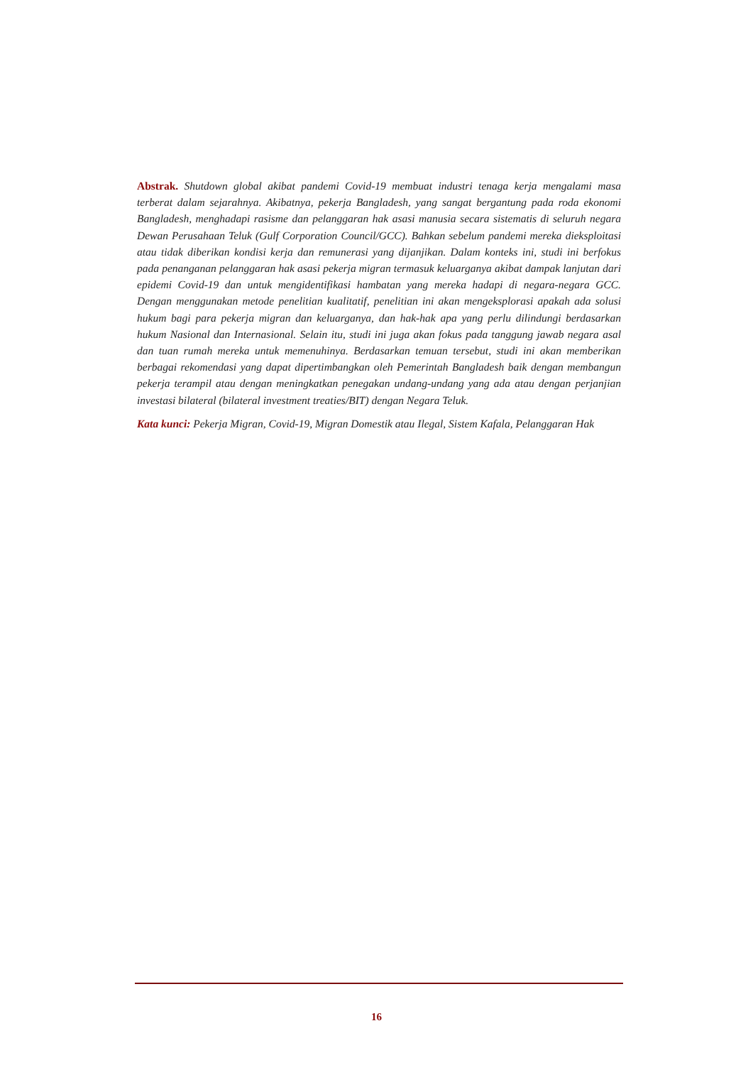Abstrak. Shutdown global akibat pandemi Covid-19 membuat industri tenaga kerja mengalami masa terberat dalam sejarahnya. Akibatnya, pekerja Bangladesh, yang sangat bergantung pada roda ekonomi Bangladesh, menghadapi rasisme dan pelanggaran hak asasi manusia secara sistematis di seluruh negara Dewan Perusahaan Teluk (Gulf Corporation Council/GCC). Bahkan sebelum pandemi mereka dieksploitasi atau tidak diberikan kondisi kerja dan remunerasi yang dijanjikan. Dalam konteks ini, studi ini berfokus pada penanganan pelanggaran hak asasi pekerja migran termasuk keluarganya akibat dampak lanjutan dari epidemi Covid-19 dan untuk mengidentifikasi hambatan yang mereka hadapi di negara-negara GCC. Dengan menggunakan metode penelitian kualitatif, penelitian ini akan mengeksplorasi apakah ada solusi hukum bagi para pekerja migran dan keluarganya, dan hak-hak apa yang perlu dilindungi berdasarkan hukum Nasional dan Internasional. Selain itu, studi ini juga akan fokus pada tanggung jawab negara asal dan tuan rumah mereka untuk memenuhinya. Berdasarkan temuan tersebut, studi ini akan memberikan berbagai rekomendasi yang dapat dipertimbangkan oleh Pemerintah Bangladesh baik dengan membangun pekerja terampil atau dengan meningkatkan penegakan undang-undang yang ada atau dengan perjanjian investasi bilateral (bilateral investment treaties/BIT) dengan Negara Teluk.
Kata kunci: Pekerja Migran, Covid-19, Migran Domestik atau Ilegal, Sistem Kafala, Pelanggaran Hak
16